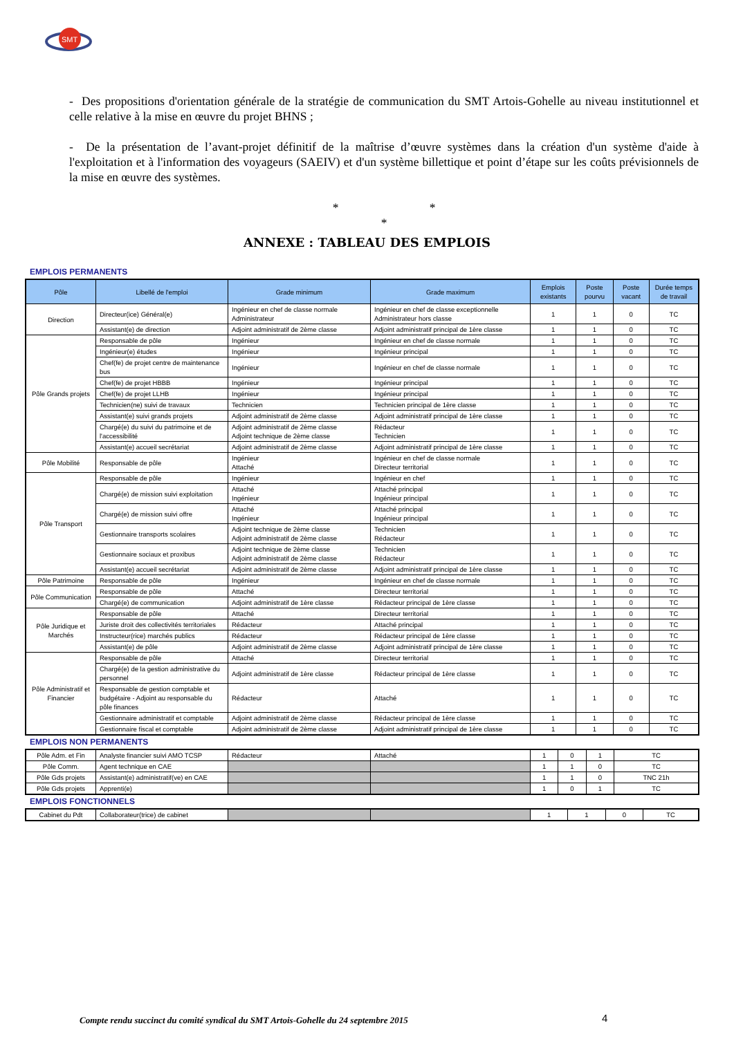SMT
- Des propositions d'orientation générale de la stratégie de communication du SMT Artois-Gohelle au niveau institutionnel et celle relative à la mise en œuvre du projet BHNS ;
- De la présentation de l’avant-projet définitif de la maîtrise d’œuvre systèmes dans la création d'un système d'aide à l'exploitation et à l'information des voyageurs (SAEIV) et d'un système billettique et point d’étape sur les coûts prévisionnels de la mise en œuvre des systèmes.
* *
*
ANNEXE : TABLEAU DES EMPLOIS
EMPLOIS PERMANENTS
| Pôle | Libellé de l'emploi | Grade minimum | Grade maximum | Emplois existants | Poste pourvu | Poste vacant | Durée temps de travail |
| --- | --- | --- | --- | --- | --- | --- | --- |
| Direction | Directeur(ice) Général(e) | Ingénieur en chef de classe normale Administrateur | Ingénieur en chef de classe exceptionnelle Administrateur hors classe | 1 | 1 | 0 | TC |
| | Assistant(e) de direction | Adjoint administratif de 2ème classe | Adjoint administratif principal de 1ère classe | 1 | 1 | 0 | TC |
| Pôle Grands projets | Responsable de pôle | Ingénieur | Ingénieur en chef de classe normale | 1 | 1 | 0 | TC |
| | Ingénieur(e) études | Ingénieur | Ingénieur principal | 1 | 1 | 0 | TC |
| | Chef(fe) de projet centre de maintenance bus | Ingénieur | Ingénieur en chef de classe normale | 1 | 1 | 0 | TC |
| | Chef(fe) de projet HBBB | Ingénieur | Ingénieur principal | 1 | 1 | 0 | TC |
| | Chef(fe) de projet LLHB | Ingénieur | Ingénieur principal | 1 | 1 | 0 | TC |
| | Technicien(ne) suivi de travaux | Technicien | Technicien principal de 1ère classe | 1 | 1 | 0 | TC |
| | Assistant(e) suivi grands projets | Adjoint administratif de 2ème classe | Adjoint administratif principal de 1ère classe | 1 | 1 | 0 | TC |
| | Chargé(e) du suivi du patrimoine et de l'accessibilité | Adjoint administratif de 2ème classe Adjoint technique de 2ème classe | Rédacteur Technicien | 1 | 1 | 0 | TC |
| | Assistant(e) accueil secrétariat | Adjoint administratif de 2ème classe | Adjoint administratif principal de 1ère classe | 1 | 1 | 0 | TC |
| Pôle Mobilité | Responsable de pôle | Ingénieur Attaché | Ingénieur en chef de classe normale Directeur territorial | 1 | 1 | 0 | TC |
| Pôle Transport | Responsable de pôle | Ingénieur | Ingénieur en chef | 1 | 1 | 0 | TC |
| | Chargé(e) de mission suivi exploitation | Attaché Ingénieur | Attaché principal Ingénieur principal | 1 | 1 | 0 | TC |
| | Chargé(e) de mission suivi offre | Attaché Ingénieur | Attaché principal Ingénieur principal | 1 | 1 | 0 | TC |
| | Gestionnaire transports scolaires | Adjoint technique de 2ème classe Adjoint administratif de 2ème classe | Technicien Rédacteur | 1 | 1 | 0 | TC |
| | Gestionnaire sociaux et proxibus | Adjoint technique de 2ème classe Adjoint administratif de 2ème classe | Technicien Rédacteur | 1 | 1 | 0 | TC |
| | Assistant(e) accueil secrétariat | Adjoint administratif de 2ème classe | Adjoint administratif principal de 1ère classe | 1 | 1 | 0 | TC |
| Pôle Patrimoine | Responsable de pôle | Ingénieur | Ingénieur en chef de classe normale | 1 | 1 | 0 | TC |
| Pôle Communication | Responsable de pôle | Attaché | Directeur territorial | 1 | 1 | 0 | TC |
| | Chargé(e) de communication | Adjoint administratif de 1ère classe | Rédacteur principal de 1ère classe | 1 | 1 | 0 | TC |
| Pôle Juridique et Marchés | Responsable de pôle | Attaché | Directeur territorial | 1 | 1 | 0 | TC |
| | Juriste droit des collectivités territoriales | Rédacteur | Attaché principal | 1 | 1 | 0 | TC |
| | Instructeur(rice) marchés publics | Rédacteur | Rédacteur principal de 1ère classe | 1 | 1 | 0 | TC |
| | Assistant(e) de pôle | Adjoint administratif de 2ème classe | Adjoint administratif principal de 1ère classe | 1 | 1 | 0 | TC |
| Pôle Administratif et Financier | Responsable de pôle | Attaché | Directeur territorial | 1 | 1 | 0 | TC |
| | Chargé(e) de la gestion administrative du personnel | Adjoint administratif de 1ère classe | Rédacteur principal de 1ère classe | 1 | 1 | 0 | TC |
| | Responsable de gestion comptable et budgétaire - Adjoint au responsable du pôle finances | Rédacteur | Attaché | 1 | 1 | 0 | TC |
| | Gestionnaire administratif et comptable | Adjoint administratif de 2ème classe | Rédacteur principal de 1ère classe | 1 | 1 | 0 | TC |
| | Gestionnaire fiscal et comptable | Adjoint administratif de 2ème classe | Adjoint administratif principal de 1ère classe | 1 | 1 | 0 | TC |
EMPLOIS NON PERMANENTS
| Pôle Adm. et Fin | Analyste financier suivi AMO TCSP | Rédacteur | Attaché | 1 | 0 | 1 | TC |
| Pôle Comm. | Agent technique en CAE | | | 1 | 1 | 0 | TC |
| Pôle Gds projets | Assistant(e) administratif(ve) en CAE | | | 1 | 1 | 0 | TNC 21h |
| Pôle Gds projets | Apprenti(e) | | | 1 | 0 | 1 | TC |
EMPLOIS FONCTIONNELS
| Cabinet du Pdt | Collaborateur(trice) de cabinet | | | 1 | 1 | 0 | TC |
Compte rendu succinct du comité syndical du SMT Artois-Gohelle du 24 septembre 2015
4